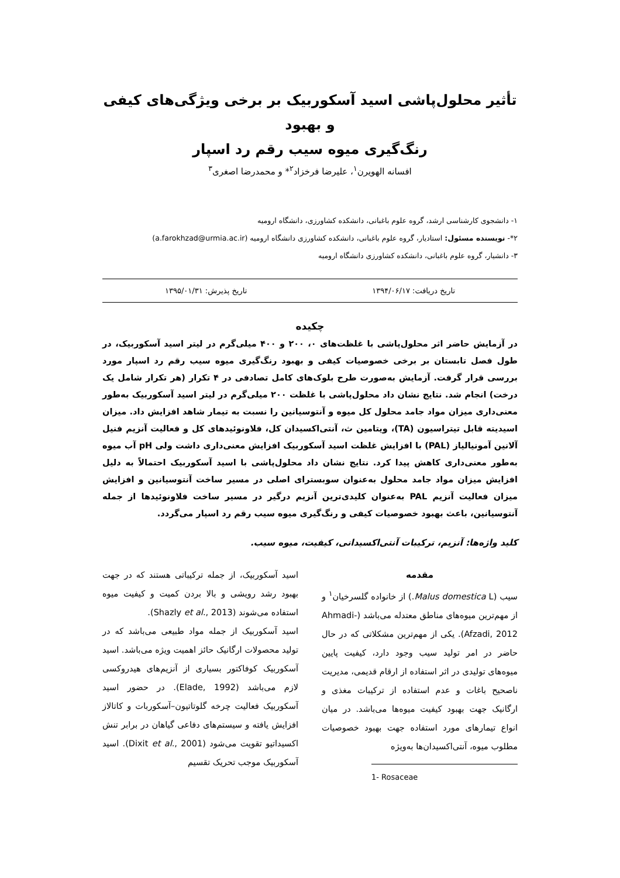تأثیر محلول‌پاشی اسید آسکوربیک بر برخی ویژگی‌های کیفی و بهبود
رنگ‌گیری میوه سیب رقم رد اسپار
افسانه الهویرن<sup>۱</sup>، علیرضا فرخزاد<sup>۲</sup>* و محمدرضا اصغری<sup>۳</sup>
۱- دانشجوی کارشناسی ارشد، گروه علوم باغبانی، دانشکده کشاورزی، دانشگاه ارومیه
۲*- نویسنده مسئول: استادیار، گروه علوم باغبانی، دانشکده کشاورزی دانشگاه ارومیه (a.farokhzad@urmia.ac.ir)
۳- دانشیار، گروه علوم باغبانی، دانشکده کشاورزی دانشگاه ارومیه
تاریخ دریافت: ۱۳۹۴/۰۶/۱۷ تاریخ پذیرش: ۱۳۹۵/۰۱/۳۱
چکیده
در آزمایش حاضر اثر محلول‌پاشی با غلظت‌های ۰، ۲۰۰ و ۴۰۰ میلی‌گرم در لیتر اسید آسکوربیک، در طول فصل تابستان بر برخی خصوصیات کیفی و بهبود رنگ‌گیری میوه سیب رقم رد اسپار مورد بررسی قرار گرفت. آزمایش به‌صورت طرح بلوک‌های کامل تصادفی در ۴ تکرار (هر تکرار شامل یک درخت) انجام شد. نتایج نشان داد محلول‌پاشی با غلظت ۲۰۰ میلی‌گرم در لیتر اسید آسکوربیک به‌طور معنی‌داری میزان مواد جامد محلول کل میوه و آنتوسیانین را نسبت به تیمار شاهد افزایش داد. میزان اسیدیته قابل تیتراسیون (TA)، ویتامین ث، آنتی‌اکسیدان کل، فلاونوئیدهای کل و فعالیت آنزیم فنیل آلانین آمونیالیاز (PAL) با افزایش غلظت اسید آسکوربیک افزایش معنی‌داری داشت ولی pH آب میوه به‌طور معنی‌داری کاهش پیدا کرد. نتایج نشان داد محلول‌پاشی با اسید آسکوربیک احتمالاً به دلیل افزایش میزان مواد جامد محلول به‌عنوان سوبسترای اصلی در مسیر ساخت آنتوسیانین و افزایش میزان فعالیت آنزیم PAL به‌عنوان کلیدی‌ترین آنزیم درگیر در مسیر ساخت فلاونوئیدها از جمله آنتوسیانین، باعث بهبود خصوصیات کیفی و رنگ‌گیری میوه سیب رقم رد اسپار می‌گردد.
کلید واژه‌ها: آنزیم، ترکیبات آنتی‌اکسیدانی، کیفیت، میوه سیب.
مقدمه
سیب (Malus domestica L.) از خانواده گلسرخیان<sup>۱</sup> و از مهم‌ترین میوه‌های مناطق معتدله می‌باشد (Ahmadi-Afzadi, 2012). یکی از مهم‌ترین مشکلاتی که در حال حاضر در امر تولید سیب وجود دارد، کیفیت پایین میوه‌های تولیدی در اثر استفاده از ارقام قدیمی، مدیریت ناصحیح باغات و عدم استفاده از ترکیبات مغذی و ارگانیک جهت بهبود کیفیت میوه‌ها می‌باشد. در میان انواع تیمارهای مورد استفاده جهت بهبود خصوصیات مطلوب میوه، آنتی‌اکسیدان‌ها به‌ویژه
1- Rosaceae
اسید آسکوربیک، از جمله ترکیباتی هستند که در جهت بهبود رشد رویشی و بالا بردن کمیت و کیفیت میوه استفاده می‌شوند (Shazly et al., 2013).
اسید آسکوربیک از جمله مواد طبیعی می‌باشد که در تولید محصولات ارگانیک حائز اهمیت ویژه می‌باشد. اسید آسکوربیک کوفاکتور بسیاری از آنزیم‌های هیدروکسی لازم می‌باشد (Elade, 1992). در حضور اسید آسکوربیک فعالیت چرخه گلوتاتیون–آسکوربات و کاتالاز افزایش یافته و سیستم‌های دفاعی گیاهان در برابر تنش اکسیداتیو تقویت می‌شود (Dixit et al., 2001). اسید آسکوربیک موجب تحریک تقسیم